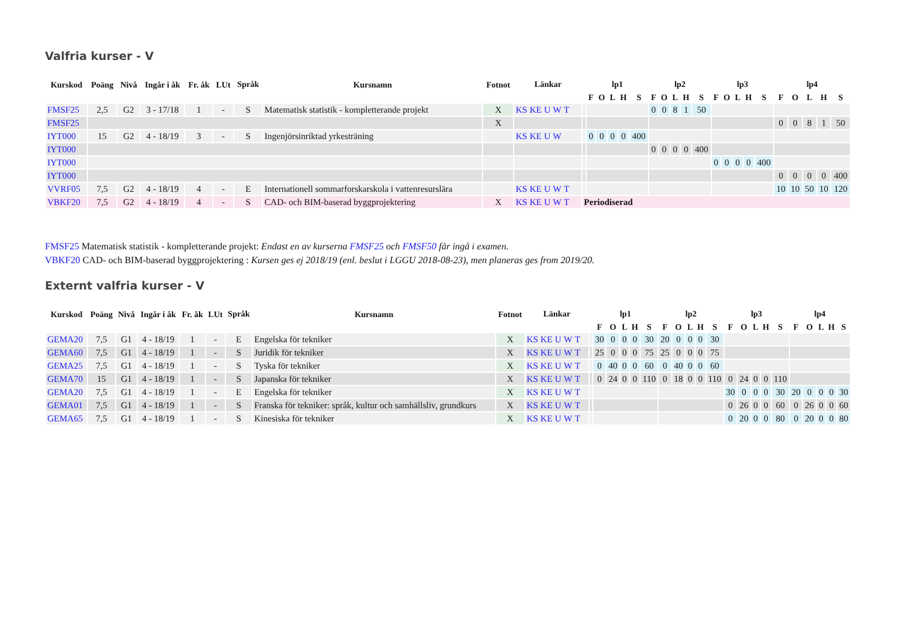Valfria kurser - V
| Kurskod | Poäng | Nivå | Ingår i åk | Fr. åk | LUt | Språk | Kursnamn | Fotnot | Länkar | | lp1 | | | | | lp2 | | | | | lp3 | | | | | lp4 | | | | |
| --- | --- | --- | --- | --- | --- | --- | --- | --- | --- | --- | --- | --- | --- | --- | --- | --- | --- | --- | --- | --- | --- | --- | --- | --- | --- | --- | --- | --- | --- | --- |
| | | | | | | | | | | | F | O | L | H | S | F | O | L | H | S | F | O | L | H | S | F | O | L | H | S |
| FMSF25 | 2,5 | G2 | 3 - 17/18 | 1 | - | S | Matematisk statistik - kompletterande projekt | X | KS KE U W T | | | | | | | 0 | 0 | 8 | 1 | 50 | | | | | | | | | | |
| FMSF25 | | | | | | | | X | | | | | | | | | | | | | | | | | | 0 | 0 | 8 | 1 | 50 |
| IYT000 | 15 | G2 | 4 - 18/19 | 3 | - | S | Ingenjörsinriktad yrkesträning | | KS KE U W | | 0 | 0 | 0 | 0 | 400 | | | | | | | | | | | | | | | |
| IYT000 | | | | | | | | | | | | | | | | 0 | 0 | 0 | 0 | 400 | | | | | | | | | | |
| IYT000 | | | | | | | | | | | | | | | | | | | | | 0 | 0 | 0 | 0 | 400 | | | | | |
| IYT000 | | | | | | | | | | | | | | | | | | | | | | | | | | 0 | 0 | 0 | 0 | 400 |
| VVRF05 | 7,5 | G2 | 4 - 18/19 | 4 | - | E | Internationell sommarforskarskola i vattenresurslära | | KS KE U W T | | | | | | | | | | | | | | | | | 10 | 10 | 50 | 10 | 120 |
| VBKF20 | 7,5 | G2 | 4 - 18/19 | 4 | - | S | CAD- och BIM-baserad byggprojektering | X | KS KE U W T | Periodiserad | | | | | | | | | | | | | | | | | | | | |
FMSF25 Matematisk statistik - kompletterande projekt: Endast en av kurserna FMSF25 och FMSF50 får ingå i examen.
VBKF20 CAD- och BIM-baserad byggprojektering : Kursen ges ej 2018/19 (enl. beslut i LGGU 2018-08-23), men planeras ges from 2019/20.
Externt valfria kurser - V
| Kurskod | Poäng | Nivå | Ingår i åk | Fr. åk | LUt | Språk | Kursnamn | Fotnot | Länkar | | lp1 | | | | | lp2 | | | | | lp3 | | | | | lp4 | | | | |
| --- | --- | --- | --- | --- | --- | --- | --- | --- | --- | --- | --- | --- | --- | --- | --- | --- | --- | --- | --- | --- | --- | --- | --- | --- | --- | --- | --- | --- | --- | --- |
| | | | | | | | | | | | F | O | L | H | S | F | O | L | H | S | F | O | L | H | S | F | O | L | H | S |
| GEMA20 | 7,5 | G1 | 4 - 18/19 | 1 | - | E | Engelska för tekniker | X | KS KE U W T | | 30 | 0 | 0 | 0 | 30 | 20 | 0 | 0 | 0 | 30 | | | | | | | | | | |
| GEMA60 | 7,5 | G1 | 4 - 18/19 | 1 | - | S | Juridik för tekniker | X | KS KE U W T | | 25 | 0 | 0 | 0 | 75 | 25 | 0 | 0 | 0 | 75 | | | | | | | | | | |
| GEMA25 | 7,5 | G1 | 4 - 18/19 | 1 | - | S | Tyska för tekniker | X | KS KE U W T | | 0 | 40 | 0 | 0 | 60 | 0 | 40 | 0 | 0 | 60 | | | | | | | | | | |
| GEMA70 | 15 | G1 | 4 - 18/19 | 1 | - | S | Japanska för tekniker | X | KS KE U W T | | 0 | 24 | 0 | 0 | 110 | 0 | 18 | 0 | 0 | 110 | 0 | 24 | 0 | 0 | 110 | | | | | |
| GEMA20 | 7,5 | G1 | 4 - 18/19 | 1 | - | E | Engelska för tekniker | X | KS KE U W T | | | | | | | | | | | | 30 | 0 | 0 | 0 | 30 | 20 | 0 | 0 | 0 | 30 |
| GEMA01 | 7,5 | G1 | 4 - 18/19 | 1 | - | S | Franska för tekniker: språk, kultur och samhällsliv, grundkurs | X | KS KE U W T | | | | | | | | | | | | 0 | 26 | 0 | 0 | 60 | 0 | 26 | 0 | 0 | 60 |
| GEMA65 | 7,5 | G1 | 4 - 18/19 | 1 | - | S | Kinesiska för tekniker | X | KS KE U W T | | | | | | | | | | | | 0 | 20 | 0 | 0 | 80 | 0 | 20 | 0 | 0 | 80 |